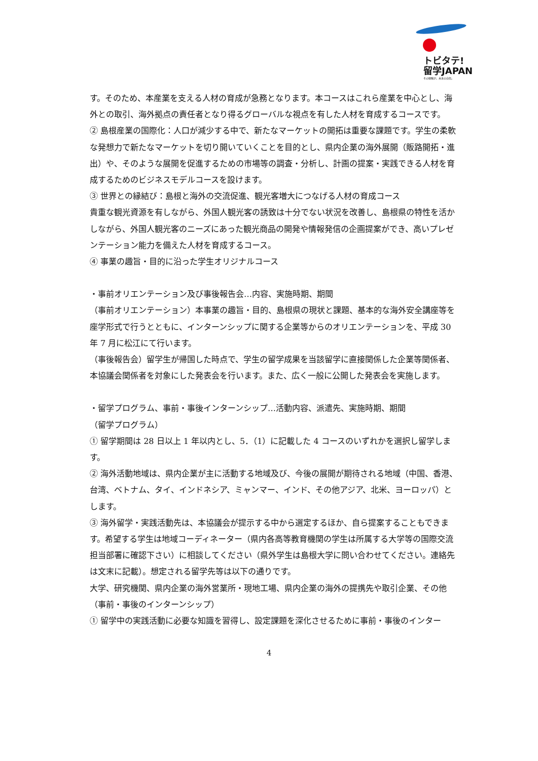トビタテ!
留学JAPAN
その経験が、未来の自信。
す。そのため、本産業を支える人材の育成が急務となります。本コースはこれら産業を中心とし、海外との取引、海外拠点の責任者となり得るグローバルな視点を有した人材を育成するコースです。
② 島根産業の国際化：人口が減少する中で、新たなマーケットの開拓は重要な課題です。学生の柔軟な発想力で新たなマーケットを切り開いていくことを目的とし、県内企業の海外展開（販路開拓・進出）や、そのような展開を促進するための市場等の調査・分析し、計画の提案・実践できる人材を育成するためのビジネスモデルコースを設けます。
③ 世界との縁結び：島根と海外の交流促進、観光客増大につなげる人材の育成コース
貴重な観光資源を有しながら、外国人観光客の誘致は十分でない状況を改善し、島根県の特性を活かしながら、外国人観光客のニーズにあった観光商品の開発や情報発信の企画提案ができ、高いプレゼンテーション能力を備えた人材を育成するコース。
④ 事業の趣旨・目的に沿った学生オリジナルコース
・事前オリエンテーション及び事後報告会…内容、実施時期、期間
（事前オリエンテーション）本事業の趣旨・目的、島根県の現状と課題、基本的な海外安全講座等を座学形式で行うとともに、インターンシップに関する企業等からのオリエンテーションを、平成 30 年 7 月に松江にて行います。
（事後報告会）留学生が帰国した時点で、学生の留学成果を当該留学に直接関係した企業等関係者、本協議会関係者を対象にした発表会を行います。また、広く一般に公開した発表会を実施します。
・留学プログラム、事前・事後インターンシップ…活動内容、派遣先、実施時期、期間
（留学プログラム）
① 留学期間は 28 日以上 1 年以内とし、5．（1）に記載した 4 コースのいずれかを選択し留学します。
② 海外活動地域は、県内企業が主に活動する地域及び、今後の展開が期待される地域（中国、香港、台湾、ベトナム、タイ、インドネシア、ミャンマー、インド、その他アジア、北米、ヨーロッパ）とします。
③ 海外留学・実践活動先は、本協議会が提示する中から選定するほか、自ら提案することもできます。希望する学生は地域コーディネーター（県内各高等教育機関の学生は所属する大学等の国際交流担当部署に確認下さい）に相談してください（県外学生は島根大学に問い合わせてください。連絡先は文末に記載）。想定される留学先等は以下の通りです。
大学、研究機関、県内企業の海外営業所・現地工場、県内企業の海外の提携先や取引企業、その他
（事前・事後のインターンシップ）
① 留学中の実践活動に必要な知識を習得し、設定課題を深化させるために事前・事後のインター
4